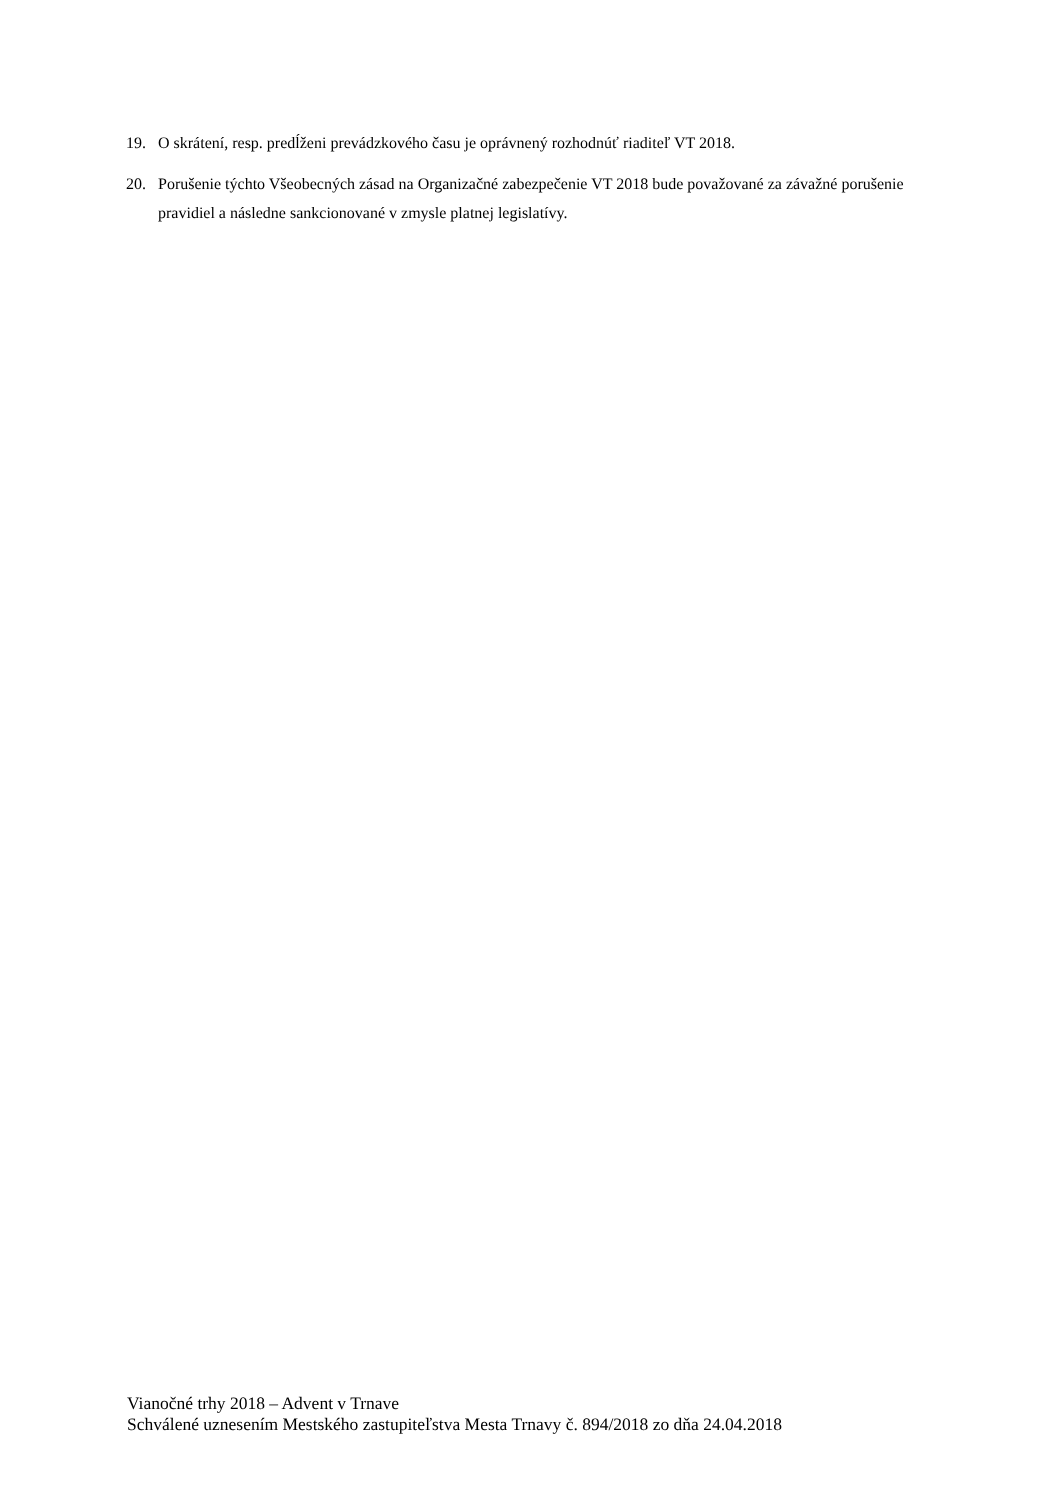19. O skrátení, resp. predĺženi prevádzkového času je oprávnený rozhodnúť riaditeľ VT 2018.
20. Porušenie týchto Všeobecných zásad na Organizačné zabezpečenie VT 2018 bude považované za závažné porušenie pravidiel a následne sankcionované v zmysle platnej legislatívy.
Vianočné trhy 2018 – Advent v Trnave
Schválené uznesením Mestského zastupiteľstva Mesta Trnavy č. 894/2018 zo dňa 24.04.2018